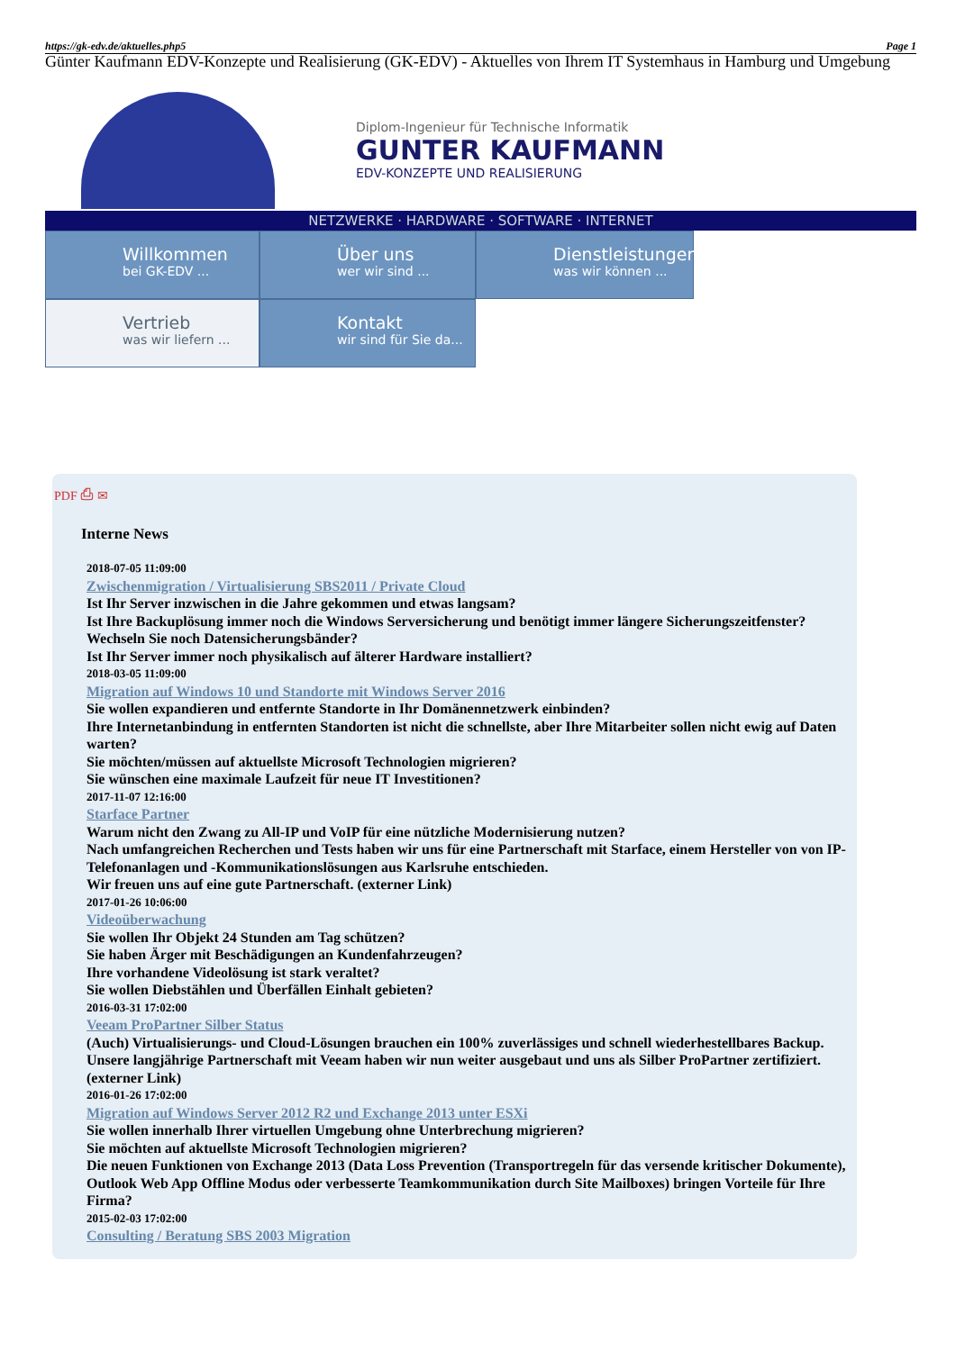https://gk-edv.de/aktuelles.php5 Page 1
Günter Kaufmann EDV-Konzepte und Realisierung (GK-EDV) - Aktuelles von Ihrem IT Systemhaus in Hamburg und Umgebung
Diplom-Ingenieur für Technische Informatik
GUNTER KAUFMANN
EDV-KONZEPTE UND REALISIERUNG
NETZWERKE · HARDWARE · SOFTWARE · INTERNET
Willkommen
bei GK-EDV ...
Über uns
wer wir sind ...
Dienstleistungen
was wir können ...
Vertrieb
was wir liefern ...
Kontakt
wir sind für Sie da...
PDF ⎙ ✉
Interne News
2018-07-05 11:09:00
Zwischenmigration / Virtualisierung SBS2011 / Private Cloud
Ist Ihr Server inzwischen in die Jahre gekommen und etwas langsam?
Ist Ihre Backuplösung immer noch die Windows Serversicherung und benötigt immer längere Sicherungszeitfenster?
Wechseln Sie noch Datensicherungsbänder?
Ist Ihr Server immer noch physikalisch auf älterer Hardware installiert?
2018-03-05 11:09:00
Migration auf Windows 10 und Standorte mit Windows Server 2016
Sie wollen expandieren und entfernte Standorte in Ihr Domänennetzwerk einbinden?
Ihre Internetanbindung in entfernten Standorten ist nicht die schnellste, aber Ihre Mitarbeiter sollen nicht ewig auf Daten warten?
Sie möchten/müssen auf aktuellste Microsoft Technologien migrieren?
Sie wünschen eine maximale Laufzeit für neue IT Investitionen?
2017-11-07 12:16:00
Starface Partner
Warum nicht den Zwang zu All-IP und VoIP für eine nützliche Modernisierung nutzen?
Nach umfangreichen Recherchen und Tests haben wir uns für eine Partnerschaft mit Starface, einem Hersteller von von IP-Telefonanlagen und -Kommunikationslösungen aus Karlsruhe entschieden.
Wir freuen uns auf eine gute Partnerschaft. (externer Link)
2017-01-26 10:06:00
Videoüberwachung
Sie wollen Ihr Objekt 24 Stunden am Tag schützen?
Sie haben Ärger mit Beschädigungen an Kundenfahrzeugen?
Ihre vorhandene Videolösung ist stark veraltet?
Sie wollen Diebstählen und Überfällen Einhalt gebieten?
2016-03-31 17:02:00
Veeam ProPartner Silber Status
(Auch) Virtualisierungs- und Cloud-Lösungen brauchen ein 100% zuverlässiges und schnell wiederhestellbares Backup.
Unsere langjährige Partnerschaft mit Veeam haben wir nun weiter ausgebaut und uns als Silber ProPartner zertifiziert.
(externer Link)
2016-01-26 17:02:00
Migration auf Windows Server 2012 R2 und Exchange 2013 unter ESXi
Sie wollen innerhalb Ihrer virtuellen Umgebung ohne Unterbrechung migrieren?
Sie möchten auf aktuellste Microsoft Technologien migrieren?
Die neuen Funktionen von Exchange 2013 (Data Loss Prevention (Transportregeln für das versende kritischer Dokumente), Outlook Web App Offline Modus oder verbesserte Teamkommunikation durch Site Mailboxes) bringen Vorteile für Ihre Firma?
2015-02-03 17:02:00
Consulting / Beratung SBS 2003 Migration